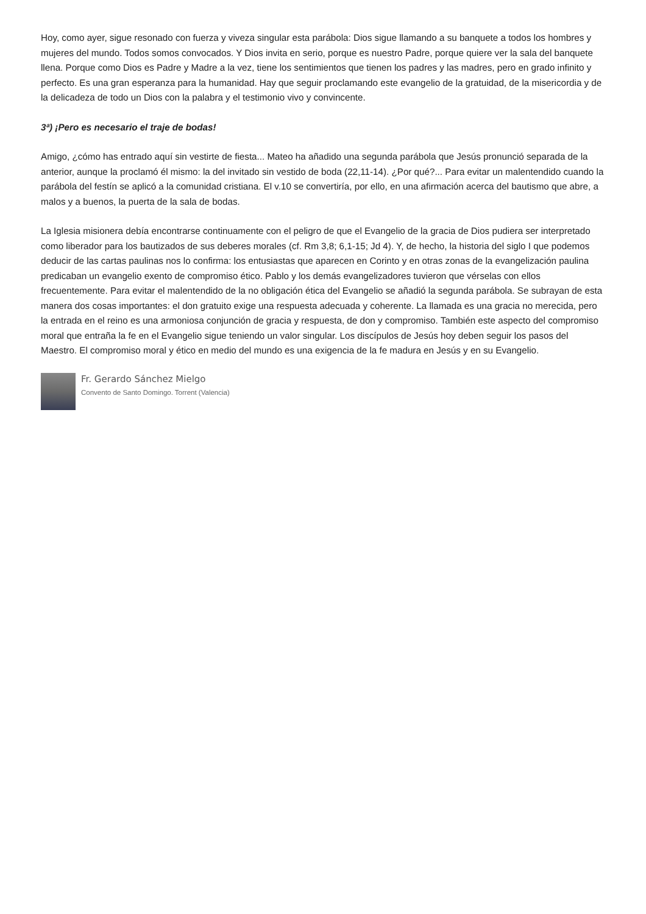Hoy, como ayer, sigue resonado con fuerza y viveza singular esta parábola: Dios sigue llamando a su banquete a todos los hombres y mujeres del mundo. Todos somos convocados. Y Dios invita en serio, porque es nuestro Padre, porque quiere ver la sala del banquete llena. Porque como Dios es Padre y Madre a la vez, tiene los sentimientos que tienen los padres y las madres, pero en grado infinito y perfecto. Es una gran esperanza para la humanidad. Hay que seguir proclamando este evangelio de la gratuidad, de la misericordia y de la delicadeza de todo un Dios con la palabra y el testimonio vivo y convincente.
3ª) ¡Pero es necesario el traje de bodas!
Amigo, ¿cómo has entrado aquí sin vestirte de fiesta... Mateo ha añadido una segunda parábola que Jesús pronunció separada de la anterior, aunque la proclamó él mismo: la del invitado sin vestido de boda (22,11-14). ¿Por qué?... Para evitar un malentendido cuando la parábola del festín se aplicó a la comunidad cristiana. El v.10 se convertiría, por ello, en una afirmación acerca del bautismo que abre, a malos y a buenos, la puerta de la sala de bodas.
La Iglesia misionera debía encontrarse continuamente con el peligro de que el Evangelio de la gracia de Dios pudiera ser interpretado como liberador para los bautizados de sus deberes morales (cf. Rm 3,8; 6,1-15; Jd 4). Y, de hecho, la historia del siglo I que podemos deducir de las cartas paulinas nos lo confirma: los entusiastas que aparecen en Corinto y en otras zonas de la evangelización paulina predicaban un evangelio exento de compromiso ético. Pablo y los demás evangelizadores tuvieron que vérselas con ellos frecuentemente. Para evitar el malentendido de la no obligación ética del Evangelio se añadió la segunda parábola. Se subrayan de esta manera dos cosas importantes: el don gratuito exige una respuesta adecuada y coherente. La llamada es una gracia no merecida, pero la entrada en el reino es una armoniosa conjunción de gracia y respuesta, de don y compromiso. También este aspecto del compromiso moral que entraña la fe en el Evangelio sigue teniendo un valor singular. Los discípulos de Jesús hoy deben seguir los pasos del Maestro. El compromiso moral y ético en medio del mundo es una exigencia de la fe madura en Jesús y en su Evangelio.
Fr. Gerardo Sánchez Mielgo
Convento de Santo Domingo. Torrent (Valencia)